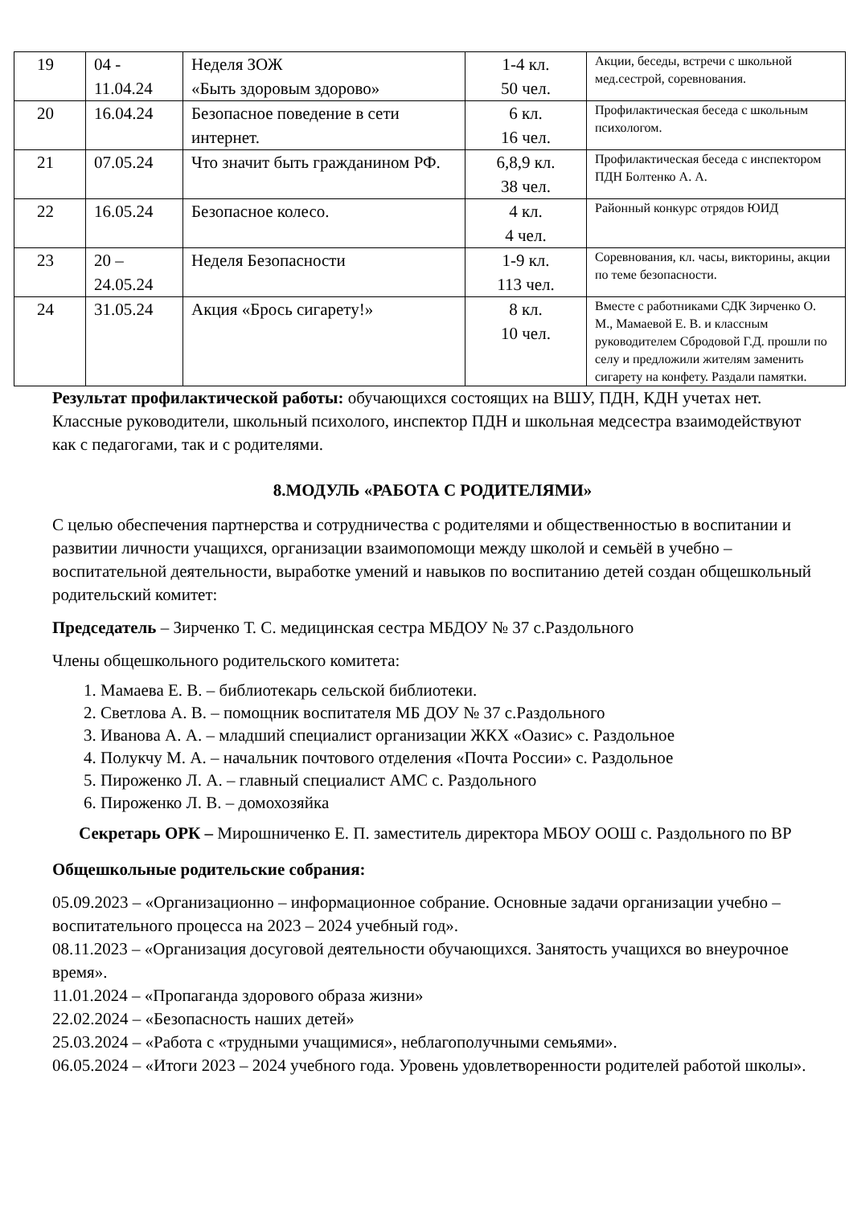| 19 | 04 - 11.04.24 | Неделя ЗОЖ «Быть здоровым здорово» | 1-4 кл. 50 чел. | Акции, беседы, встречи с школьной мед.сестрой, соревнования. |
| 20 | 16.04.24 | Безопасное поведение в сети интернет. | 6 кл. 16 чел. | Профилактическая беседа с школьным психологом. |
| 21 | 07.05.24 | Что значит быть гражданином РФ. | 6,8,9 кл. 38 чел. | Профилактическая беседа с инспектором ПДН Болтенко А. А. |
| 22 | 16.05.24 | Безопасное колесо. | 4 кл. 4 чел. | Районный конкурс отрядов ЮИД |
| 23 | 20 – 24.05.24 | Неделя Безопасности | 1-9 кл. 113 чел. | Соревнования, кл. часы, викторины, акции по теме безопасности. |
| 24 | 31.05.24 | Акция «Брось сигарету!» | 8 кл. 10 чел. | Вместе с работниками СДК Зирченко О. М., Мамаевой Е. В. и классным руководителем Сбродовой Г.Д. прошли по селу и предложили жителям заменить сигарету на конфету. Раздали памятки. |
Результат профилактической работы: обучающихся состоящих на ВШУ, ПДН, КДН учетах нет. Классные руководители, школьный психолого, инспектор ПДН и школьная медсестра взаимодействуют как с педагогами, так и с родителями.
8.МОДУЛЬ «РАБОТА С РОДИТЕЛЯМИ»
С целью обеспечения партнерства и сотрудничества с родителями и общественностью в воспитании и развитии личности учащихся, организации взаимопомощи между школой и семьёй в учебно – воспитательной деятельности, выработке умений и навыков по воспитанию детей создан общешкольный родительский комитет:
Председатель – Зирченко Т. С. медицинская сестра МБДОУ № 37 с.Раздольного
Члены общешкольного родительского комитета:
1. Мамаева Е. В. – библиотекарь сельской библиотеки.
2. Светлова А. В. – помощник воспитателя МБ ДОУ № 37 с.Раздольного
3. Иванова А. А. – младший специалист организации ЖКХ «Оазис» с. Раздольное
4. Полукчу М. А. – начальник почтового отделения «Почта России» с. Раздольное
5. Пироженко Л. А. – главный специалист АМС с. Раздольного
6. Пироженко Л. В. – домохозяйка
Секретарь ОРК – Мирошниченко Е. П. заместитель директора МБОУ ООШ с. Раздольного по ВР
Общешкольные родительские собрания:
05.09.2023 – «Организационно – информационное собрание. Основные задачи организации учебно – воспитательного процесса на 2023 – 2024 учебный год».
08.11.2023 – «Организация досуговой деятельности обучающихся. Занятость учащихся во внеурочное время».
11.01.2024 – «Пропаганда здорового образа жизни»
22.02.2024 – «Безопасность наших детей»
25.03.2024 – «Работа с «трудными учащимися», неблагополучными семьями».
06.05.2024 – «Итоги 2023 – 2024 учебного года. Уровень удовлетворенности родителей работой школы».